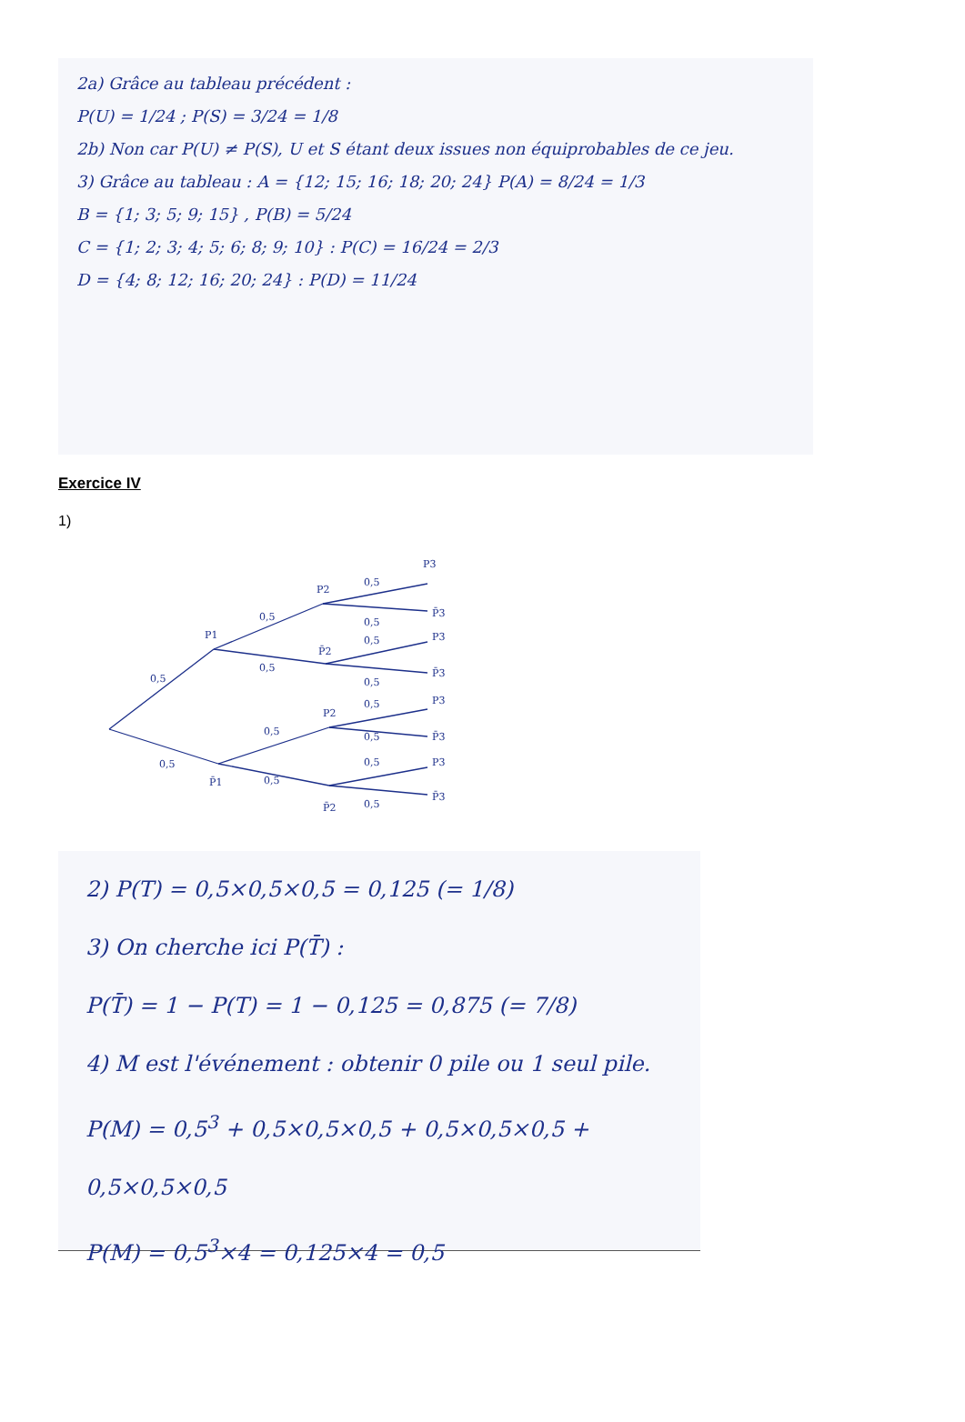2a) Grâce au tableau précédent :
P(U) = 1/24 ; P(S) = 3/24 = 1/8
2b) Non car P(U) ≠ P(S), U et S étant deux issues non équiprobables de ce jeu.
3) Grâce au tableau : A = {12; 15; 16; 18; 20; 24} P(A) = 8/24 = 1/3
B = {1; 3; 5; 9; 15} , P(B) = 5/24
C = {1; 2; 3; 4; 5; 6; 8; 9; 10} : P(C) = 16/24 = 2/3
D = {4; 8; 12; 16; 20; 24} : P(D) = 11/24
Exercice IV
1)
0,5
0,5
0,5
0,5
0,5
0,5
0,5
0,5
0,5
0,5
0,5
0,5
0,5
0,5
P1
P̄1
P2
P̄2
P2
P̄2
P3
P̄3
P3
P̄3
P3
P̄3
P3
P̄3
2) P(T) = 0,5×0,5×0,5 = 0,125 (= 1/8)
3) On cherche ici P(T̄) :
P(T̄) = 1 − P(T) = 1 − 0,125 = 0,875 (= 7/8)
4) M est l'événement : obtenir 0 pile ou 1 seul pile.
P(M) = 0,5<sup>3</sup> + 0,5×0,5×0,5 + 0,5×0,5×0,5 + 0,5×0,5×0,5
P(M) = 0,5<sup>3</sup>×4 = 0,125×4 = 0,5